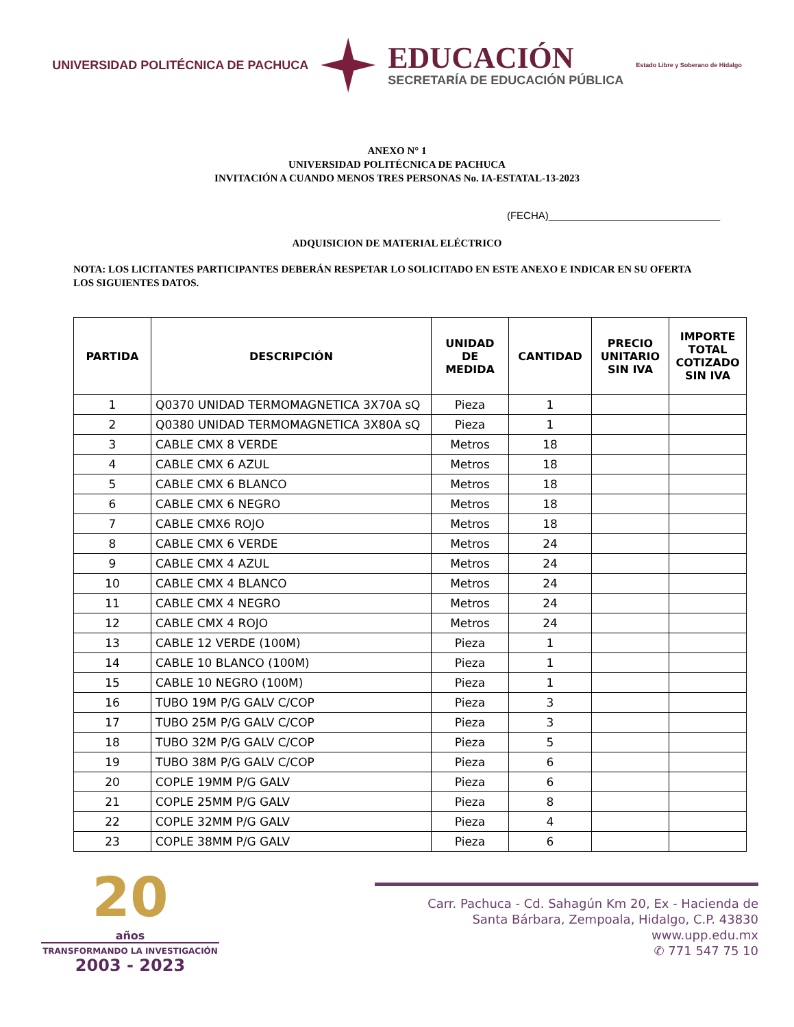UNIVERSIDAD POLITÉCNICA DE PACHUCA
EDUCACIÓN
SECRETARÍA DE EDUCACIÓN PÚBLICA
Estado Libre y Soberano de Hidalgo
ANEXO N° 1
UNIVERSIDAD POLITÉCNICA DE PACHUCA
INVITACIÓN A CUANDO MENOS TRES PERSONAS No. IA-ESTATAL-13-2023
(FECHA)______________________________
ADQUISICION DE MATERIAL ELÉCTRICO
NOTA: LOS LICITANTES PARTICIPANTES DEBERÁN RESPETAR LO SOLICITADO EN ESTE ANEXO E INDICAR EN SU OFERTA LOS SIGUIENTES DATOS.
| PARTIDA | DESCRIPCIÓN | UNIDAD DE MEDIDA | CANTIDAD | PRECIO UNITARIO SIN IVA | IMPORTE TOTAL COTIZADO SIN IVA |
| --- | --- | --- | --- | --- | --- |
| 1 | Q0370 UNIDAD TERMOMAGNETICA 3X70A sQ | Pieza | 1 | | |
| 2 | Q0380 UNIDAD TERMOMAGNETICA 3X80A sQ | Pieza | 1 | | |
| 3 | CABLE CMX 8 VERDE | Metros | 18 | | |
| 4 | CABLE CMX 6 AZUL | Metros | 18 | | |
| 5 | CABLE CMX 6 BLANCO | Metros | 18 | | |
| 6 | CABLE CMX 6 NEGRO | Metros | 18 | | |
| 7 | CABLE CMX6 ROJO | Metros | 18 | | |
| 8 | CABLE CMX 6 VERDE | Metros | 24 | | |
| 9 | CABLE CMX 4 AZUL | Metros | 24 | | |
| 10 | CABLE CMX 4 BLANCO | Metros | 24 | | |
| 11 | CABLE CMX 4 NEGRO | Metros | 24 | | |
| 12 | CABLE CMX 4 ROJO | Metros | 24 | | |
| 13 | CABLE 12 VERDE (100M) | Pieza | 1 | | |
| 14 | CABLE 10 BLANCO (100M) | Pieza | 1 | | |
| 15 | CABLE 10 NEGRO (100M) | Pieza | 1 | | |
| 16 | TUBO 19M P/G GALV C/COP | Pieza | 3 | | |
| 17 | TUBO 25M P/G GALV C/COP | Pieza | 3 | | |
| 18 | TUBO 32M P/G GALV C/COP | Pieza | 5 | | |
| 19 | TUBO 38M P/G GALV C/COP | Pieza | 6 | | |
| 20 | COPLE 19MM P/G GALV | Pieza | 6 | | |
| 21 | COPLE 25MM P/G GALV | Pieza | 8 | | |
| 22 | COPLE 32MM P/G GALV | Pieza | 4 | | |
| 23 | COPLE 38MM P/G GALV | Pieza | 6 | | |
20
años
TRANSFORMANDO LA INVESTIGACIÓN
2003 - 2023
Carr. Pachuca - Cd. Sahagún Km 20, Ex - Hacienda de
Santa Bárbara, Zempoala, Hidalgo, C.P. 43830
www.upp.edu.mx
✆ 771 547 75 10